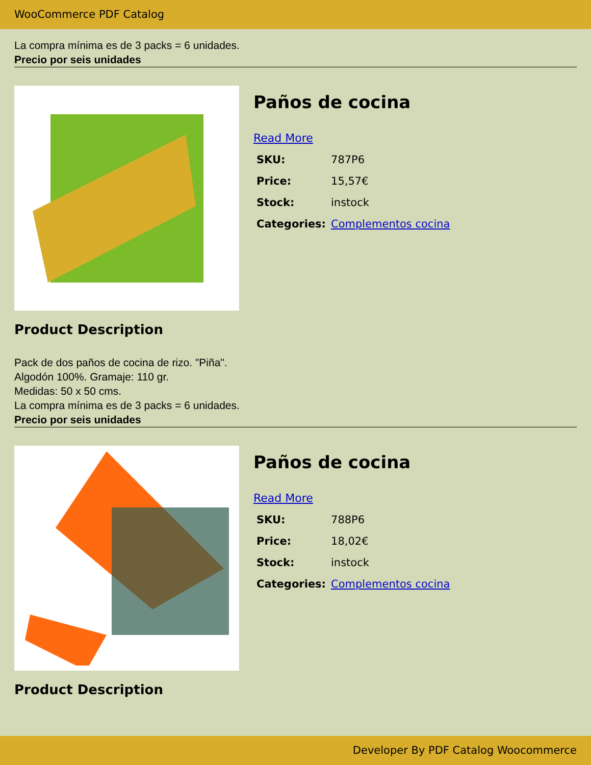WooCommerce PDF Catalog
La compra mínima es de 3 packs = 6 unidades.
Precio por seis unidades
Paños de cocina
Read More
| SKU: | 787P6 |
| Price: | 15,57€ |
| Stock: | instock |
| Categories: | Complementos cocina |
Product Description
Pack de dos paños de cocina de rizo. "Piña".
Algodón 100%. Gramaje: 110 gr.
Medidas: 50 x 50 cms.
La compra mínima es de 3 packs = 6 unidades.
Precio por seis unidades
Paños de cocina
Read More
| SKU: | 788P6 |
| Price: | 18,02€ |
| Stock: | instock |
| Categories: | Complementos cocina |
Product Description
Developer By PDF Catalog Woocommerce